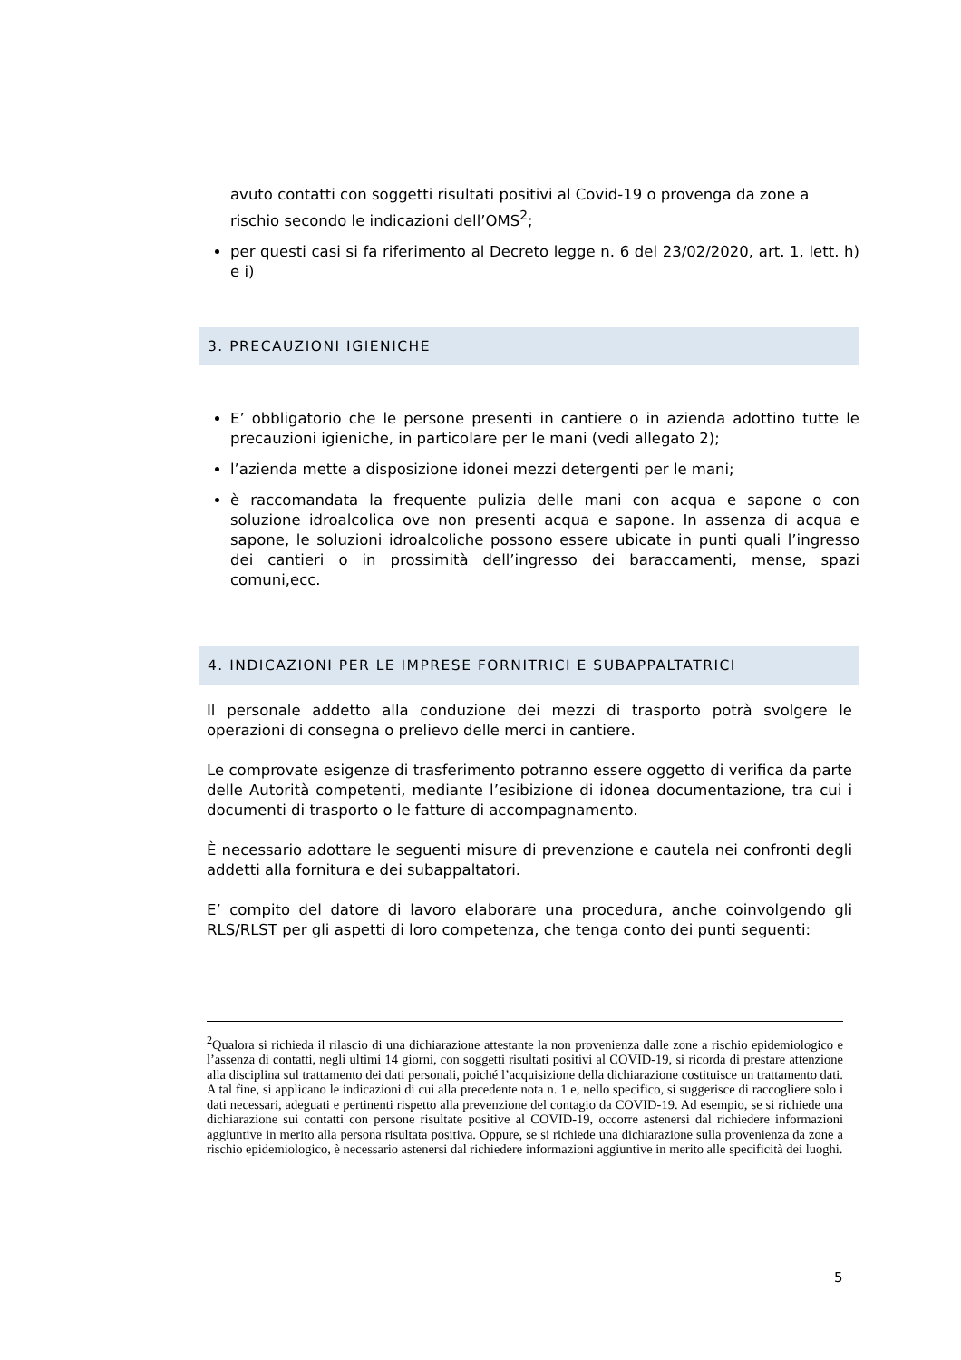avuto contatti con soggetti risultati positivi al Covid-19 o provenga da zone a rischio secondo le indicazioni dell’OMS<sup>2</sup>;
per questi casi si fa riferimento al Decreto legge n. 6 del 23/02/2020, art. 1, lett. h) e i)
3. PRECAUZIONI IGIENICHE
E’ obbligatorio che le persone presenti in cantiere o in azienda adottino tutte le precauzioni igieniche, in particolare per le mani (vedi allegato 2);
l’azienda mette a disposizione idonei mezzi detergenti per le mani;
è raccomandata la frequente pulizia delle mani con acqua e sapone o con soluzione idroalcolica ove non presenti acqua e sapone. In assenza di acqua e sapone, le soluzioni idroalcoliche possono essere ubicate in punti quali l’ingresso dei cantieri o in prossimità dell’ingresso dei baraccamenti, mense, spazi comuni,ecc.
4. INDICAZIONI PER LE IMPRESE FORNITRICI E SUBAPPALTATRICI
Il personale addetto alla conduzione dei mezzi di trasporto potrà svolgere le operazioni di consegna o prelievo delle merci in cantiere.
Le comprovate esigenze di trasferimento potranno essere oggetto di verifica da parte delle Autorità competenti, mediante l’esibizione di idonea documentazione, tra cui i documenti di trasporto o le fatture di accompagnamento.
È necessario adottare le seguenti misure di prevenzione e cautela nei confronti degli addetti alla fornitura e dei subappaltatori.
E’ compito del datore di lavoro elaborare una procedura, anche coinvolgendo gli RLS/RLST per gli aspetti di loro competenza, che tenga conto dei punti seguenti:
<sup>2</sup> Qualora si richieda il rilascio di una dichiarazione attestante la non provenienza dalle zone a rischio epidemiologico e l’assenza di contatti, negli ultimi 14 giorni, con soggetti risultati positivi al COVID-19, si ricorda di prestare attenzione alla disciplina sul trattamento dei dati personali, poiché l’acquisizione della dichiarazione costituisce un trattamento dati. A tal fine, si applicano le indicazioni di cui alla precedente nota n. 1 e, nello specifico, si suggerisce di raccogliere solo i dati necessari, adeguati e pertinenti rispetto alla prevenzione del contagio da COVID-19. Ad esempio, se si richiede una dichiarazione sui contatti con persone risultate positive al COVID-19, occorre astenersi dal richiedere informazioni aggiuntive in merito alla persona risultata positiva. Oppure, se si richiede una dichiarazione sulla provenienza da zone a rischio epidemiologico, è necessario astenersi dal richiedere informazioni aggiuntive in merito alle specificità dei luoghi.
5